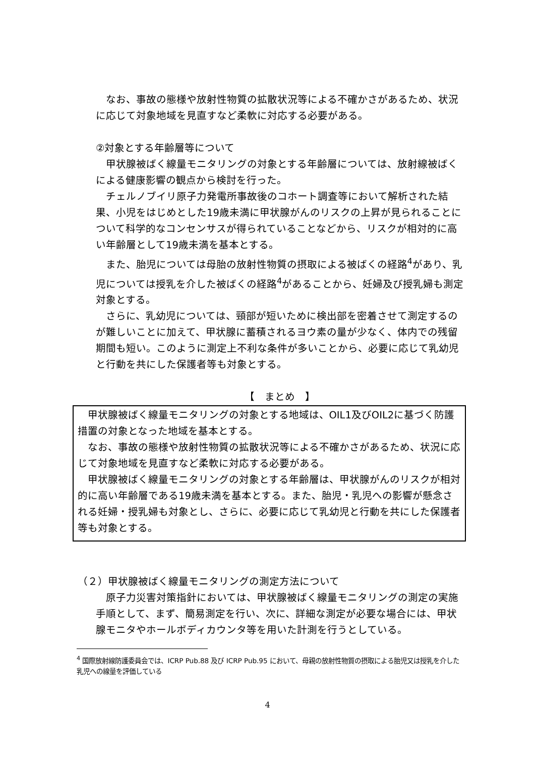なお、事故の態様や放射性物質の拡散状況等による不確かさがあるため、状況に応じて対象地域を見直すなど柔軟に対応する必要がある。
②対象とする年齢層等について
甲状腺被ばく線量モニタリングの対象とする年齢層については、放射線被ばくによる健康影響の観点から検討を行った。
チェルノブイリ原子力発電所事故後のコホート調査等において解析された結果、小児をはじめとした19歳未満に甲状腺がんのリスクの上昇が見られることについて科学的なコンセンサスが得られていることなどから、リスクが相対的に高い年齢層として19歳未満を基本とする。
また、胎児については母胎の放射性物質の摂取による被ばくの経路<sup>4</sup>があり、乳児については授乳を介した被ばくの経路<sup>4</sup>があることから、妊婦及び授乳婦も測定対象とする。
さらに、乳幼児については、頸部が短いために検出部を密着させて測定するのが難しいことに加えて、甲状腺に蓄積されるヨウ素の量が少なく、体内での残留期間も短い。このように測定上不利な条件が多いことから、必要に応じて乳幼児と行動を共にした保護者等も対象とする。
【　まとめ　】
甲状腺被ばく線量モニタリングの対象とする地域は、OIL1及びOIL2に基づく防護措置の対象となった地域を基本とする。
なお、事故の態様や放射性物質の拡散状況等による不確かさがあるため、状況に応じて対象地域を見直すなど柔軟に対応する必要がある。
甲状腺被ばく線量モニタリングの対象とする年齢層は、甲状腺がんのリスクが相対的に高い年齢層である19歳未満を基本とする。また、胎児・乳児への影響が懸念される妊婦・授乳婦も対象とし、さらに、必要に応じて乳幼児と行動を共にした保護者等も対象とする。
（２）甲状腺被ばく線量モニタリングの測定方法について
原子力災害対策指針においては、甲状腺被ばく線量モニタリングの測定の実施手順として、まず、簡易測定を行い、次に、詳細な測定が必要な場合には、甲状腺モニタやホールボディカウンタ等を用いた計測を行うとしている。
<sup>4</sup> 国際放射線防護委員会では、ICRP Pub.88 及び ICRP Pub.95 において、母親の放射性物質の摂取による胎児又は授乳を介した乳児への線量を評価している
4